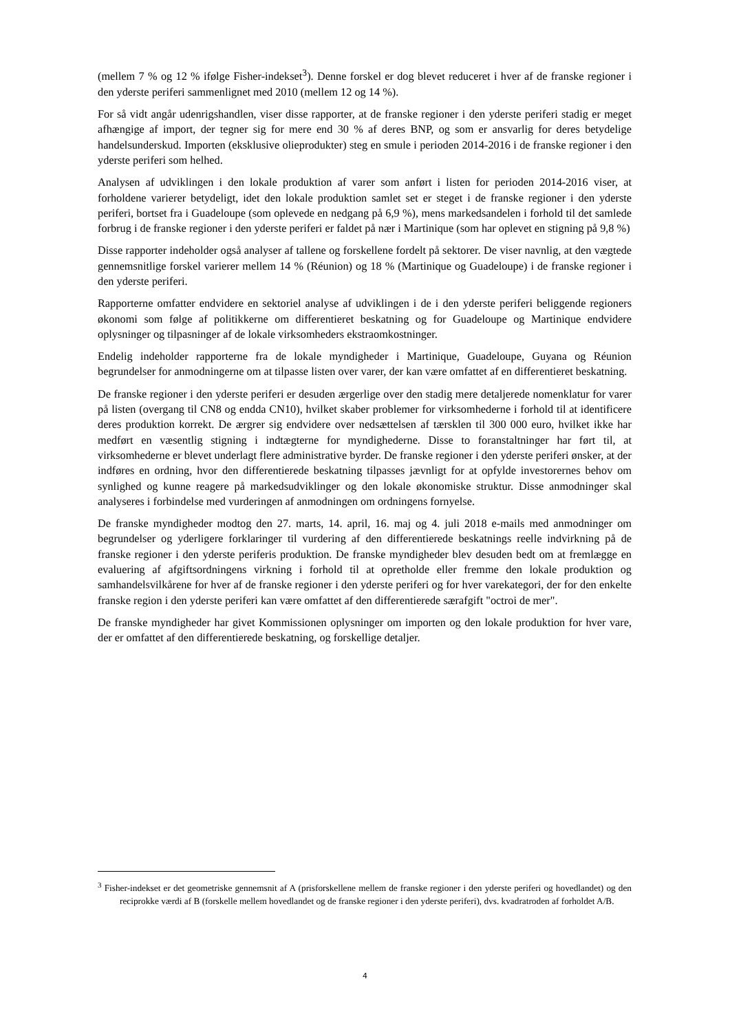(mellem 7 % og 12 % ifølge Fisher-indekset<sup>3</sup>). Denne forskel er dog blevet reduceret i hver af de franske regioner i den yderste periferi sammenlignet med 2010 (mellem 12 og 14 %).
For så vidt angår udenrigshandlen, viser disse rapporter, at de franske regioner i den yderste periferi stadig er meget afhængige af import, der tegner sig for mere end 30 % af deres BNP, og som er ansvarlig for deres betydelige handelsunderskud. Importen (eksklusive olieprodukter) steg en smule i perioden 2014-2016 i de franske regioner i den yderste periferi som helhed.
Analysen af udviklingen i den lokale produktion af varer som anført i listen for perioden 2014-2016 viser, at forholdene varierer betydeligt, idet den lokale produktion samlet set er steget i de franske regioner i den yderste periferi, bortset fra i Guadeloupe (som oplevede en nedgang på 6,9 %), mens markedsandelen i forhold til det samlede forbrug i de franske regioner i den yderste periferi er faldet på nær i Martinique (som har oplevet en stigning på 9,8 %)
Disse rapporter indeholder også analyser af tallene og forskellene fordelt på sektorer. De viser navnlig, at den vægtede gennemsnitlige forskel varierer mellem 14 % (Réunion) og 18 % (Martinique og Guadeloupe) i de franske regioner i den yderste periferi.
Rapporterne omfatter endvidere en sektoriel analyse af udviklingen i de i den yderste periferi beliggende regioners økonomi som følge af politikkerne om differentieret beskatning og for Guadeloupe og Martinique endvidere oplysninger og tilpasninger af de lokale virksomheders ekstraomkostninger.
Endelig indeholder rapporterne fra de lokale myndigheder i Martinique, Guadeloupe, Guyana og Réunion begrundelser for anmodningerne om at tilpasse listen over varer, der kan være omfattet af en differentieret beskatning.
De franske regioner i den yderste periferi er desuden ærgerlige over den stadig mere detaljerede nomenklatur for varer på listen (overgang til CN8 og endda CN10), hvilket skaber problemer for virksomhederne i forhold til at identificere deres produktion korrekt. De ærgrer sig endvidere over nedsættelsen af tærsklen til 300 000 euro, hvilket ikke har medført en væsentlig stigning i indtægterne for myndighederne. Disse to foranstaltninger har ført til, at virksomhederne er blevet underlagt flere administrative byrder. De franske regioner i den yderste periferi ønsker, at der indføres en ordning, hvor den differentierede beskatning tilpasses jævnligt for at opfylde investorernes behov om synlighed og kunne reagere på markedsudviklinger og den lokale økonomiske struktur. Disse anmodninger skal analyseres i forbindelse med vurderingen af anmodningen om ordningens fornyelse.
De franske myndigheder modtog den 27. marts, 14. april, 16. maj og 4. juli 2018 e-mails med anmodninger om begrundelser og yderligere forklaringer til vurdering af den differentierede beskatnings reelle indvirkning på de franske regioner i den yderste periferis produktion. De franske myndigheder blev desuden bedt om at fremlægge en evaluering af afgiftsordningens virkning i forhold til at opretholde eller fremme den lokale produktion og samhandelsvilkårene for hver af de franske regioner i den yderste periferi og for hver varekategori, der for den enkelte franske region i den yderste periferi kan være omfattet af den differentierede særafgift "octroi de mer".
De franske myndigheder har givet Kommissionen oplysninger om importen og den lokale produktion for hver vare, der er omfattet af den differentierede beskatning, og forskellige detaljer.
<sup>3</sup> Fisher-indekset er det geometriske gennemsnit af A (prisforskellene mellem de franske regioner i den yderste periferi og hovedlandet) og den reciprokke værdi af B (forskelle mellem hovedlandet og de franske regioner i den yderste periferi), dvs. kvadratroden af forholdet A/B.
4